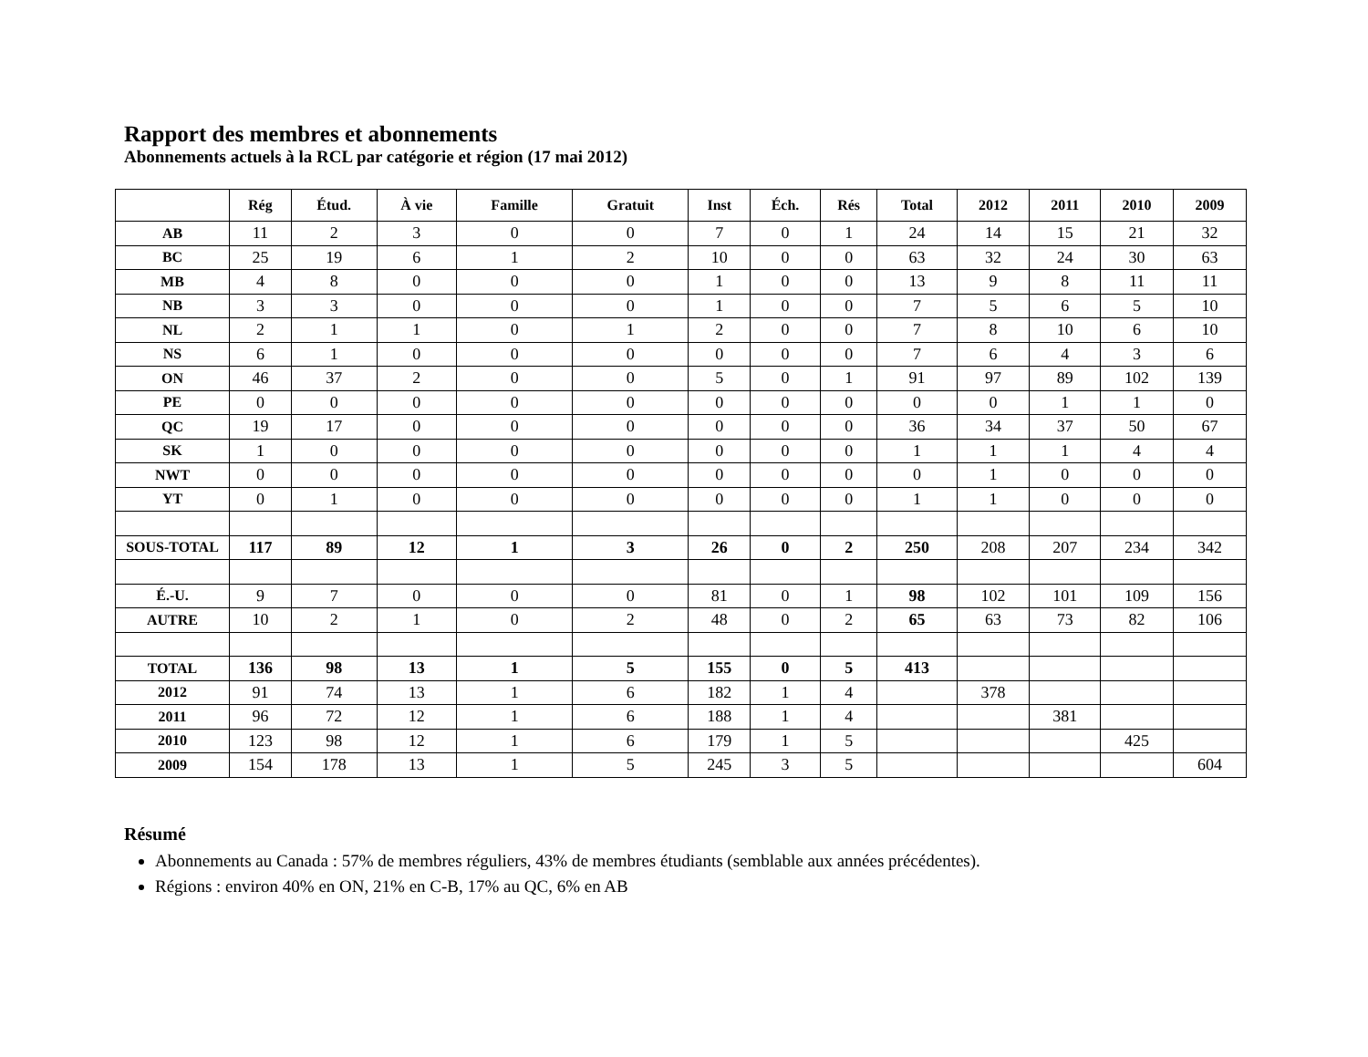Rapport des membres et abonnements
Abonnements actuels à la RCL par catégorie et région (17 mai 2012)
| | Rég | Étud. | À vie | Famille | Gratuit | Inst | Éch. | Rés | Total | 2012 | 2011 | 2010 | 2009 |
| --- | --- | --- | --- | --- | --- | --- | --- | --- | --- | --- | --- | --- | --- |
| AB | 11 | 2 | 3 | 0 | 0 | 7 | 0 | 1 | 24 | 14 | 15 | 21 | 32 |
| BC | 25 | 19 | 6 | 1 | 2 | 10 | 0 | 0 | 63 | 32 | 24 | 30 | 63 |
| MB | 4 | 8 | 0 | 0 | 0 | 1 | 0 | 0 | 13 | 9 | 8 | 11 | 11 |
| NB | 3 | 3 | 0 | 0 | 0 | 1 | 0 | 0 | 7 | 5 | 6 | 5 | 10 |
| NL | 2 | 1 | 1 | 0 | 1 | 2 | 0 | 0 | 7 | 8 | 10 | 6 | 10 |
| NS | 6 | 1 | 0 | 0 | 0 | 0 | 0 | 0 | 7 | 6 | 4 | 3 | 6 |
| ON | 46 | 37 | 2 | 0 | 0 | 5 | 0 | 1 | 91 | 97 | 89 | 102 | 139 |
| PE | 0 | 0 | 0 | 0 | 0 | 0 | 0 | 0 | 0 | 0 | 1 | 1 | 0 |
| QC | 19 | 17 | 0 | 0 | 0 | 0 | 0 | 0 | 36 | 34 | 37 | 50 | 67 |
| SK | 1 | 0 | 0 | 0 | 0 | 0 | 0 | 0 | 1 | 1 | 1 | 4 | 4 |
| NWT | 0 | 0 | 0 | 0 | 0 | 0 | 0 | 0 | 0 | 1 | 0 | 0 | 0 |
| YT | 0 | 1 | 0 | 0 | 0 | 0 | 0 | 0 | 1 | 1 | 0 | 0 | 0 |
| SOUS-TOTAL | 117 | 89 | 12 | 1 | 3 | 26 | 0 | 2 | 250 | 208 | 207 | 234 | 342 |
| É.-U. | 9 | 7 | 0 | 0 | 0 | 81 | 0 | 1 | 98 | 102 | 101 | 109 | 156 |
| AUTRE | 10 | 2 | 1 | 0 | 2 | 48 | 0 | 2 | 65 | 63 | 73 | 82 | 106 |
| TOTAL | 136 | 98 | 13 | 1 | 5 | 155 | 0 | 5 | 413 | | | | |
| 2012 | 91 | 74 | 13 | 1 | 6 | 182 | 1 | 4 | | 378 | | | |
| 2011 | 96 | 72 | 12 | 1 | 6 | 188 | 1 | 4 | | | 381 | | |
| 2010 | 123 | 98 | 12 | 1 | 6 | 179 | 1 | 5 | | | | 425 | |
| 2009 | 154 | 178 | 13 | 1 | 5 | 245 | 3 | 5 | | | | | 604 |
Résumé
Abonnements au Canada : 57% de membres réguliers, 43% de membres étudiants (semblable aux années précédentes).
Régions : environ 40% en ON, 21% en C-B, 17% au QC, 6% en AB